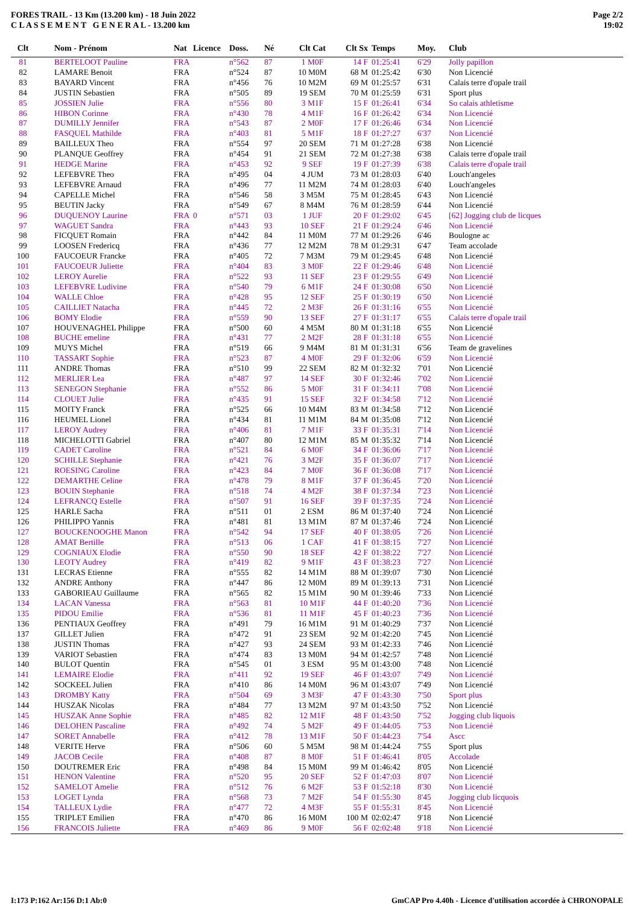FORES TRAIL - 13 Km (13.200 km) - 18 Juin 2022
C L A S S E M E N T G E N E R A L - 13.200 km
Page 2/2
19:02
| Clt | Nom - Prénom | Nat | Licence | Doss. | Né | Clt Cat | Clt Sx | Temps | Moy. | Club |
| --- | --- | --- | --- | --- | --- | --- | --- | --- | --- | --- |
| 81 | BERTELOOT Pauline | FRA | | n°562 | 87 | 1 M0F | 14 F | 01:25:41 | 6'29 | Jolly papillon |
| 82 | LAMARE Benoit | FRA | | n°524 | 87 | 10 M0M | 68 M | 01:25:42 | 6'30 | Non Licencié |
| 83 | BAYARD Vincent | FRA | | n°456 | 76 | 10 M2M | 69 M | 01:25:57 | 6'31 | Calais terre d'opale trail |
| 84 | JUSTIN Sebastien | FRA | | n°505 | 89 | 19 SEM | 70 M | 01:25:59 | 6'31 | Sport plus |
| 85 | JOSSIEN Julie | FRA | | n°556 | 80 | 3 M1F | 15 F | 01:26:41 | 6'34 | So calais athletisme |
| 86 | HIBON Corinne | FRA | | n°430 | 78 | 4 M1F | 16 F | 01:26:42 | 6'34 | Non Licencié |
| 87 | DUMILLY Jennifer | FRA | | n°543 | 87 | 2 M0F | 17 F | 01:26:46 | 6'34 | Non Licencié |
| 88 | FASQUEL Mathilde | FRA | | n°403 | 81 | 5 M1F | 18 F | 01:27:27 | 6'37 | Non Licencié |
| 89 | BAILLEUX Theo | FRA | | n°554 | 97 | 20 SEM | 71 M | 01:27:28 | 6'38 | Non Licencié |
| 90 | PLANQUE Geoffrey | FRA | | n°454 | 91 | 21 SEM | 72 M | 01:27:38 | 6'38 | Calais terre d'opale trail |
| 91 | HEDGE Marine | FRA | | n°453 | 92 | 9 SEF | 19 F | 01:27:39 | 6'38 | Calais terre d'opale trail |
| 92 | LEFEBVRE Theo | FRA | | n°495 | 04 | 4 JUM | 73 M | 01:28:03 | 6'40 | Louch'angeles |
| 93 | LEFEBVRE Arnaud | FRA | | n°496 | 77 | 11 M2M | 74 M | 01:28:03 | 6'40 | Louch'angeles |
| 94 | CAPELLE Michel | FRA | | n°546 | 58 | 3 M5M | 75 M | 01:28:45 | 6'43 | Non Licencié |
| 95 | BEUTIN Jacky | FRA | | n°549 | 67 | 8 M4M | 76 M | 01:28:59 | 6'44 | Non Licencié |
| 96 | DUQUENOY Laurine | FRA | 0 | n°571 | 03 | 1 JUF | 20 F | 01:29:02 | 6'45 | [62] Jogging club de licques |
| 97 | WAGUET Sandra | FRA | | n°443 | 93 | 10 SEF | 21 F | 01:29:24 | 6'46 | Non Licencié |
| 98 | FICQUET Romain | FRA | | n°442 | 84 | 11 M0M | 77 M | 01:29:26 | 6'46 | Boulogne ac |
| 99 | LOOSEN Fredericq | FRA | | n°436 | 77 | 12 M2M | 78 M | 01:29:31 | 6'47 | Team accolade |
| 100 | FAUCOEUR Francke | FRA | | n°405 | 72 | 7 M3M | 79 M | 01:29:45 | 6'48 | Non Licencié |
| 101 | FAUCOEUR Juliette | FRA | | n°404 | 83 | 3 M0F | 22 F | 01:29:46 | 6'48 | Non Licencié |
| 102 | LEROY Aurelie | FRA | | n°522 | 93 | 11 SEF | 23 F | 01:29:55 | 6'49 | Non Licencié |
| 103 | LEFEBVRE Ludivine | FRA | | n°540 | 79 | 6 M1F | 24 F | 01:30:08 | 6'50 | Non Licencié |
| 104 | WALLE Chloe | FRA | | n°428 | 95 | 12 SEF | 25 F | 01:30:19 | 6'50 | Non Licencié |
| 105 | CAILLIET Natacha | FRA | | n°445 | 72 | 2 M3F | 26 F | 01:31:16 | 6'55 | Non Licencié |
| 106 | BOMY Elodie | FRA | | n°559 | 90 | 13 SEF | 27 F | 01:31:17 | 6'55 | Calais terre d'opale trail |
| 107 | HOUVENAGHEL Philippe | FRA | | n°500 | 60 | 4 M5M | 80 M | 01:31:18 | 6'55 | Non Licencié |
| 108 | BUCHE emeline | FRA | | n°431 | 77 | 2 M2F | 28 F | 01:31:18 | 6'55 | Non Licencié |
| 109 | MUYS Michel | FRA | | n°519 | 66 | 9 M4M | 81 M | 01:31:31 | 6'56 | Team de gravelines |
| 110 | TASSART Sophie | FRA | | n°523 | 87 | 4 M0F | 29 F | 01:32:06 | 6'59 | Non Licencié |
| 111 | ANDRE Thomas | FRA | | n°510 | 99 | 22 SEM | 82 M | 01:32:32 | 7'01 | Non Licencié |
| 112 | MERLIER Lea | FRA | | n°487 | 97 | 14 SEF | 30 F | 01:32:46 | 7'02 | Non Licencié |
| 113 | SENEGON Stephanie | FRA | | n°552 | 86 | 5 M0F | 31 F | 01:34:11 | 7'08 | Non Licencié |
| 114 | CLOUET Julie | FRA | | n°435 | 91 | 15 SEF | 32 F | 01:34:58 | 7'12 | Non Licencié |
| 115 | MOITY Franck | FRA | | n°525 | 66 | 10 M4M | 83 M | 01:34:58 | 7'12 | Non Licencié |
| 116 | HEUMEL Lionel | FRA | | n°434 | 81 | 11 M1M | 84 M | 01:35:08 | 7'12 | Non Licencié |
| 117 | LEROY Audrey | FRA | | n°406 | 81 | 7 M1F | 33 F | 01:35:31 | 7'14 | Non Licencié |
| 118 | MICHELOTTI Gabriel | FRA | | n°407 | 80 | 12 M1M | 85 M | 01:35:32 | 7'14 | Non Licencié |
| 119 | CADET Caroline | FRA | | n°521 | 84 | 6 M0F | 34 F | 01:36:06 | 7'17 | Non Licencié |
| 120 | SCHILLE Stephanie | FRA | | n°421 | 76 | 3 M2F | 35 F | 01:36:07 | 7'17 | Non Licencié |
| 121 | ROESING Caroline | FRA | | n°423 | 84 | 7 M0F | 36 F | 01:36:08 | 7'17 | Non Licencié |
| 122 | DEMARTHE Celine | FRA | | n°478 | 79 | 8 M1F | 37 F | 01:36:45 | 7'20 | Non Licencié |
| 123 | BOUIN Stephanie | FRA | | n°518 | 74 | 4 M2F | 38 F | 01:37:34 | 7'23 | Non Licencié |
| 124 | LEFRANCQ Estelle | FRA | | n°507 | 91 | 16 SEF | 39 F | 01:37:35 | 7'24 | Non Licencié |
| 125 | HARLE Sacha | FRA | | n°511 | 01 | 2 ESM | 86 M | 01:37:40 | 7'24 | Non Licencié |
| 126 | PHILIPPO Yannis | FRA | | n°481 | 81 | 13 M1M | 87 M | 01:37:46 | 7'24 | Non Licencié |
| 127 | BOUCKENOOGHE Manon | FRA | | n°542 | 94 | 17 SEF | 40 F | 01:38:05 | 7'26 | Non Licencié |
| 128 | AMAT Bertille | FRA | | n°513 | 06 | 1 CAF | 41 F | 01:38:15 | 7'27 | Non Licencié |
| 129 | COGNIAUX Elodie | FRA | | n°550 | 90 | 18 SEF | 42 F | 01:38:22 | 7'27 | Non Licencié |
| 130 | LEOTY Audrey | FRA | | n°419 | 82 | 9 M1F | 43 F | 01:38:23 | 7'27 | Non Licencié |
| 131 | LECRAS Etienne | FRA | | n°555 | 82 | 14 M1M | 88 M | 01:39:07 | 7'30 | Non Licencié |
| 132 | ANDRE Anthony | FRA | | n°447 | 86 | 12 M0M | 89 M | 01:39:13 | 7'31 | Non Licencié |
| 133 | GABORIEAU Guillaume | FRA | | n°565 | 82 | 15 M1M | 90 M | 01:39:46 | 7'33 | Non Licencié |
| 134 | LACAN Vanessa | FRA | | n°563 | 81 | 10 M1F | 44 F | 01:40:20 | 7'36 | Non Licencié |
| 135 | PIDOU Emilie | FRA | | n°536 | 81 | 11 M1F | 45 F | 01:40:23 | 7'36 | Non Licencié |
| 136 | PENTIAUX Geoffrey | FRA | | n°491 | 79 | 16 M1M | 91 M | 01:40:29 | 7'37 | Non Licencié |
| 137 | GILLET Julien | FRA | | n°472 | 91 | 23 SEM | 92 M | 01:42:20 | 7'45 | Non Licencié |
| 138 | JUSTIN Thomas | FRA | | n°427 | 93 | 24 SEM | 93 M | 01:42:33 | 7'46 | Non Licencié |
| 139 | VARIOT Sebastien | FRA | | n°474 | 83 | 13 M0M | 94 M | 01:42:57 | 7'48 | Non Licencié |
| 140 | BULOT Quentin | FRA | | n°545 | 01 | 3 ESM | 95 M | 01:43:00 | 7'48 | Non Licencié |
| 141 | LEMAIRE Elodie | FRA | | n°411 | 92 | 19 SEF | 46 F | 01:43:07 | 7'49 | Non Licencié |
| 142 | SOCKEEL Julien | FRA | | n°410 | 86 | 14 M0M | 96 M | 01:43:07 | 7'49 | Non Licencié |
| 143 | DROMBY Katty | FRA | | n°504 | 69 | 3 M3F | 47 F | 01:43:30 | 7'50 | Sport plus |
| 144 | HUSZAK Nicolas | FRA | | n°484 | 77 | 13 M2M | 97 M | 01:43:50 | 7'52 | Non Licencié |
| 145 | HUSZAK Anne Sophie | FRA | | n°485 | 82 | 12 M1F | 48 F | 01:43:50 | 7'52 | Jogging club liquois |
| 146 | DELOHEN Pascaline | FRA | | n°492 | 74 | 5 M2F | 49 F | 01:44:05 | 7'53 | Non Licencié |
| 147 | SORET Annabelle | FRA | | n°412 | 78 | 13 M1F | 50 F | 01:44:23 | 7'54 | Ascc |
| 148 | VERITE Herve | FRA | | n°506 | 60 | 5 M5M | 98 M | 01:44:24 | 7'55 | Sport plus |
| 149 | JACOB Cecile | FRA | | n°408 | 87 | 8 M0F | 51 F | 01:46:41 | 8'05 | Accolade |
| 150 | DOUTREMER Eric | FRA | | n°498 | 84 | 15 M0M | 99 M | 01:46:42 | 8'05 | Non Licencié |
| 151 | HENON Valentine | FRA | | n°520 | 95 | 20 SEF | 52 F | 01:47:03 | 8'07 | Non Licencié |
| 152 | SAMELOT Amelie | FRA | | n°512 | 76 | 6 M2F | 53 F | 01:52:18 | 8'30 | Non Licencié |
| 153 | LOGET Lynda | FRA | | n°568 | 73 | 7 M2F | 54 F | 01:55:30 | 8'45 | Jogging club licquois |
| 154 | TALLEUX Lydie | FRA | | n°477 | 72 | 4 M3F | 55 F | 01:55:31 | 8'45 | Non Licencié |
| 155 | TRIPLET Emilien | FRA | | n°470 | 86 | 16 M0M | 100 M | 02:02:47 | 9'18 | Non Licencié |
| 156 | FRANCOIS Juliette | FRA | | n°469 | 86 | 9 M0F | 56 F | 02:02:48 | 9'18 | Non Licencié |
I:173 P:162 Ar:156 D:1 Ab:0 GmCAP Pro 4.40h - Licence d'utilisation accordée à CHRONOPALE